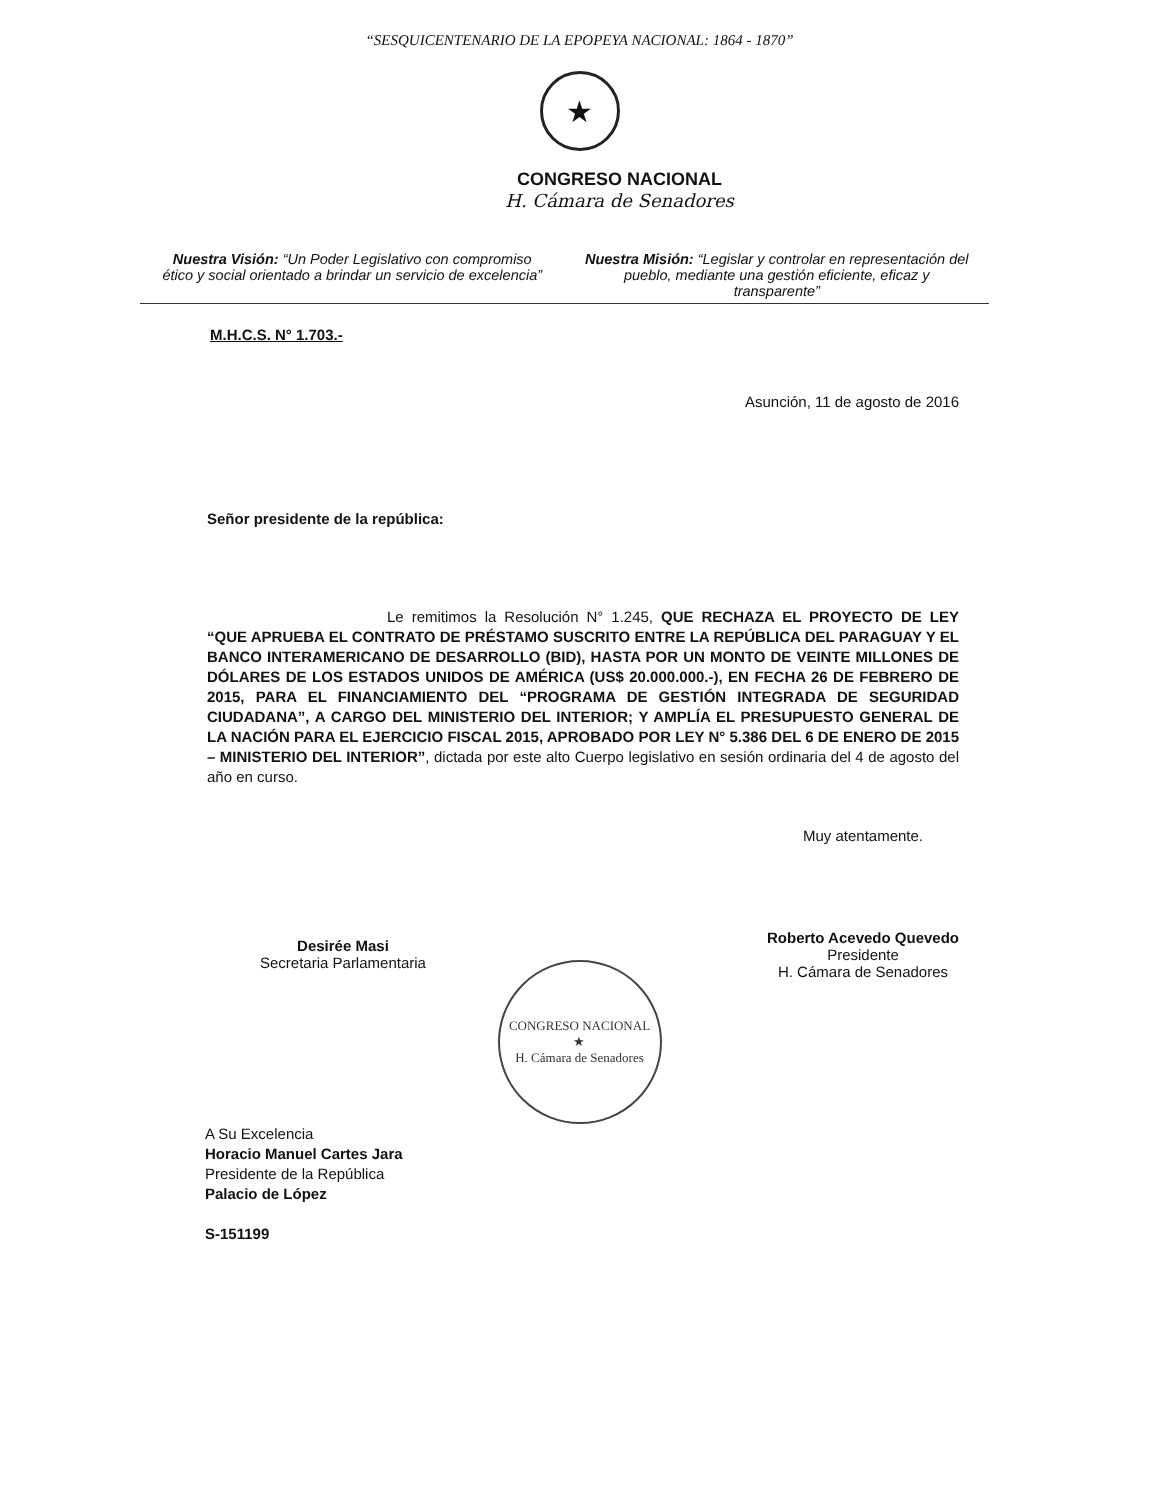“SESQUICENTENARIO DE LA EPOPEYA NACIONAL: 1864 - 1870”
★
CONGRESO NACIONAL
H. Cámara de Senadores
Nuestra Visión: “Un Poder Legislativo con compromiso ético y social orientado a brindar un servicio de excelencia”
Nuestra Misión: “Legislar y controlar en representación del pueblo, mediante una gestión eficiente, eficaz y transparente”
M.H.C.S. N° 1.703.-
Asunción, 11 de agosto de 2016
Señor presidente de la república:
Le remitimos la Resolución N° 1.245, QUE RECHAZA EL PROYECTO DE LEY “QUE APRUEBA EL CONTRATO DE PRÉSTAMO SUSCRITO ENTRE LA REPÚBLICA DEL PARAGUAY Y EL BANCO INTERAMERICANO DE DESARROLLO (BID), HASTA POR UN MONTO DE VEINTE MILLONES DE DÓLARES DE LOS ESTADOS UNIDOS DE AMÉRICA (US$ 20.000.000.-), EN FECHA 26 DE FEBRERO DE 2015, PARA EL FINANCIAMIENTO DEL “PROGRAMA DE GESTIÓN INTEGRADA DE SEGURIDAD CIUDADANA”, A CARGO DEL MINISTERIO DEL INTERIOR; Y AMPLÍA EL PRESUPUESTO GENERAL DE LA NACIÓN PARA EL EJERCICIO FISCAL 2015, APROBADO POR LEY N° 5.386 DEL 6 DE ENERO DE 2015 – MINISTERIO DEL INTERIOR”, dictada por este alto Cuerpo legislativo en sesión ordinaria del 4 de agosto del año en curso.
Desirée Masi
Secretaria Parlamentaria
Muy atentamente.
Roberto Acevedo Quevedo
Presidente
H. Cámara de Senadores
CONGRESO NACIONAL
★
H. Cámara de Senadores
A Su Excelencia
Horacio Manuel Cartes Jara
Presidente de la República
Palacio de López
S-151199